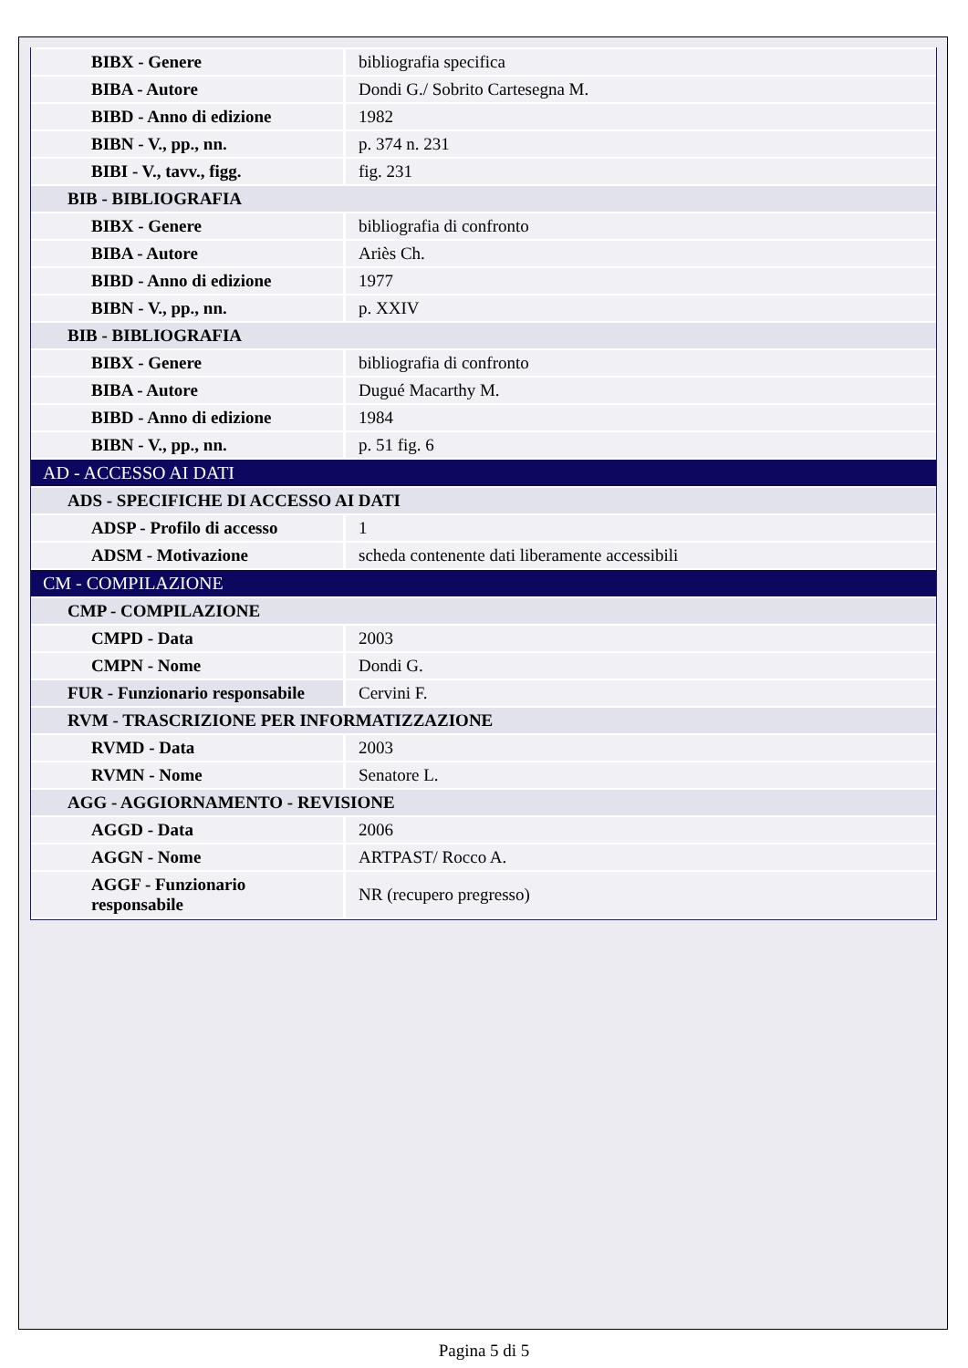| BIBX - Genere | bibliografia specifica |
| BIBA - Autore | Dondi G./ Sobrito Cartesegna M. |
| BIBD - Anno di edizione | 1982 |
| BIBN - V., pp., nn. | p. 374 n. 231 |
| BIBI - V., tavv., figg. | fig. 231 |
| BIB - BIBLIOGRAFIA | |
| BIBX - Genere | bibliografia di confronto |
| BIBA - Autore | Ariès Ch. |
| BIBD - Anno di edizione | 1977 |
| BIBN - V., pp., nn. | p. XXIV |
| BIB - BIBLIOGRAFIA | |
| BIBX - Genere | bibliografia di confronto |
| BIBA - Autore | Dugué Macarthy M. |
| BIBD - Anno di edizione | 1984 |
| BIBN - V., pp., nn. | p. 51 fig. 6 |
| AD - ACCESSO AI DATI | |
| ADS - SPECIFICHE DI ACCESSO AI DATI | |
| ADSP - Profilo di accesso | 1 |
| ADSM - Motivazione | scheda contenente dati liberamente accessibili |
| CM - COMPILAZIONE | |
| CMP - COMPILAZIONE | |
| CMPD - Data | 2003 |
| CMPN - Nome | Dondi G. |
| FUR - Funzionario responsabile | Cervini F. |
| RVM - TRASCRIZIONE PER INFORMATIZZAZIONE | |
| RVMD - Data | 2003 |
| RVMN - Nome | Senatore L. |
| AGG - AGGIORNAMENTO - REVISIONE | |
| AGGD - Data | 2006 |
| AGGN - Nome | ARTPAST/ Rocco A. |
| AGGF - Funzionario responsabile | NR (recupero pregresso) |
Pagina 5 di 5